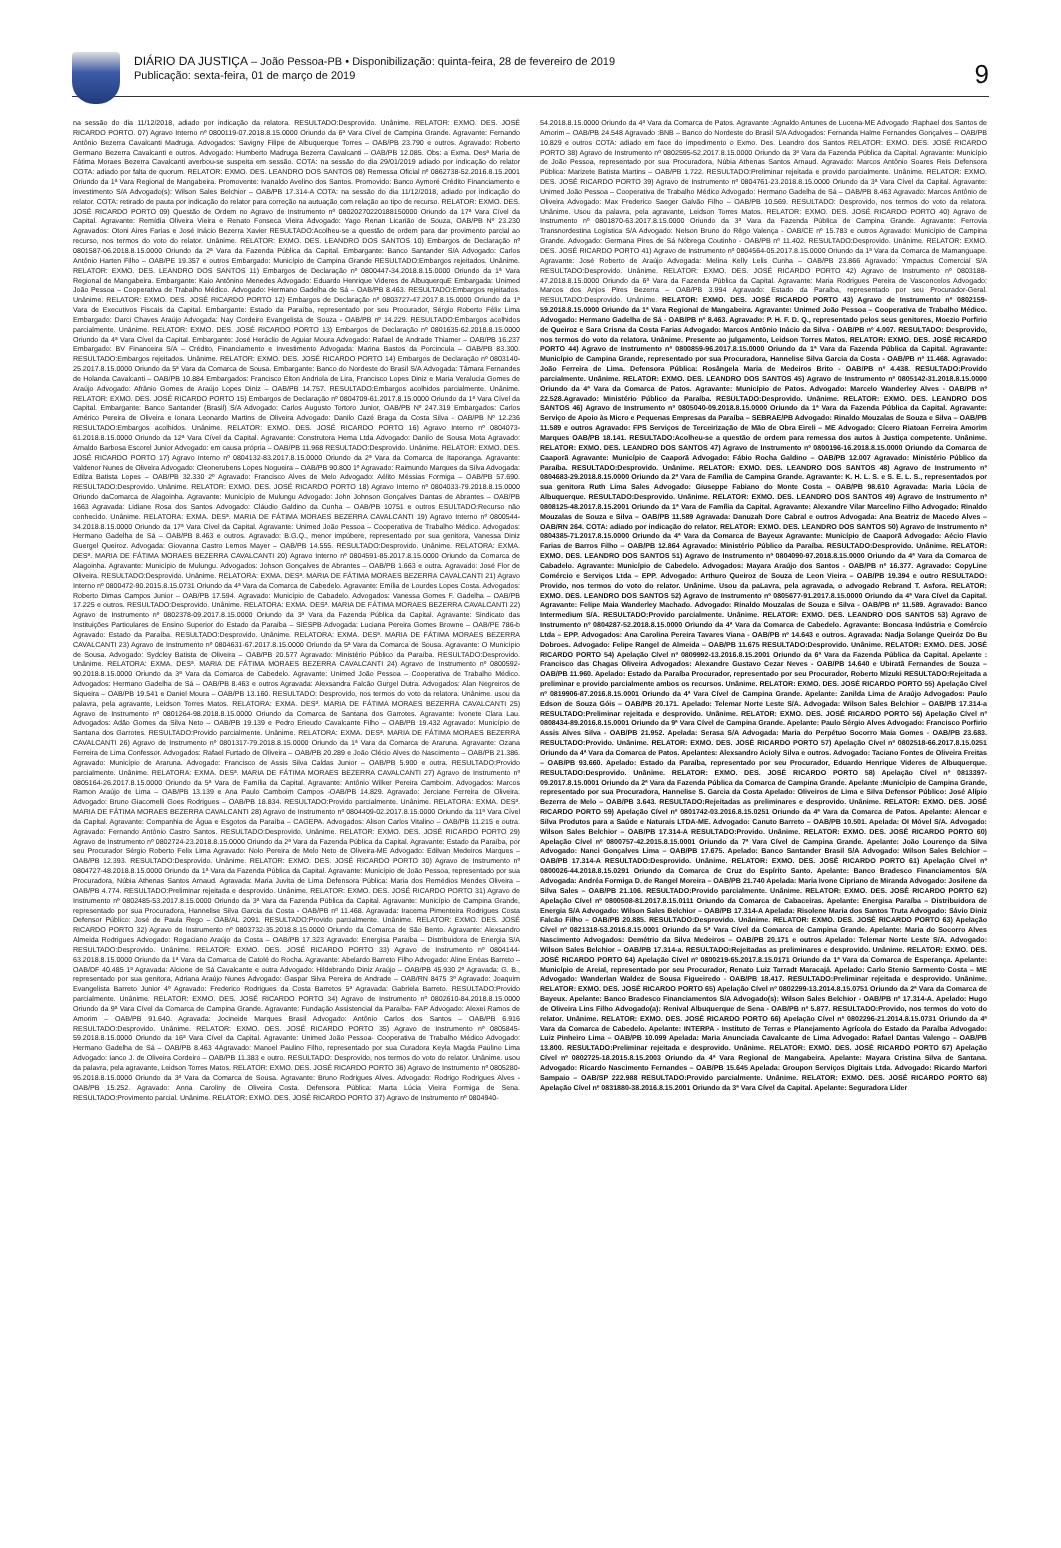DIÁRIO DA JUSTIÇA – João Pessoa-PB • Disponibilização: quinta-feira, 28 de fevereiro de 2019
Publicação: sexta-feira, 01 de março de 2019
9
na sessão do dia 11/12/2018, adiado por indicação da relatora. RESULTADO:Desprovido. Unânime. RELATOR: EXMO. DES. JOSÉ RICARDO PORTO. 07) Agravo Interno nº 0800119-07.2018.8.15.0000 Oriundo da 6ª Vara Cível de Campina Grande. Agravante: Fernando Antônio Bezerra Cavalcanti Madruga. Advogados: Savigny Filipe de Albuquerque Torres – OAB/PB 23.790 e outros. Agravado: Roberto Germano Bezerra Cavalcanti e outros. Advogado: Humberto Madruga Bezerra Cavalcanti – OAB/PB 12.085. Obs: a Exma. Desª Maria de Fátima Moraes Bezerra Cavalcanti averbou-se suspeita em sessão. COTA: na sessão do dia 29/01/2019 adiado por indicação do relator COTA: adiado por falta de quorum. RELATOR: EXMO. DES. LEANDRO DOS SANTOS 08) Remessa Oficial nº 0862738-52.2016.8.15.2001 Oriundo da 1ª Vara Regional de Mangabeira. Promovente: Ivanaldo Avelino dos Santos. Promovido: Banco Aymoré Crédito Financiamento e investimento S/A Advogado(s): Wilson Sales Belchior – OAB/PB 17.314-A COTA: na sessão do dia 11/12/2018, adiado por indicação do relator. COTA: retirado de pauta por indicação do relator para correção na autuação com relação ao tipo de recurso. RELATOR: EXMO. DES. JOSÉ RICARDO PORTO 09) Questão de Ordem no Agravo de Instrumento nº 08020270220188150000 Oriundo da 17ª Vara Cível da Capital. Agravante: Remídia Oliveira Vieira e Renato Fonseca Vieira Advogado: Yago Renan Licarião de Souza, OAB/PB Nº 23.230 Agravados: Otoni Aires Farias e José Inácio Bezerra Xavier RESULTADO:Acolheu-se a questão de ordem para dar provimento parcial ao recurso, nos termos do voto do relator. Unânime. RELATOR: EXMO. DES. LEANDRO DOS SANTOS 10) Embargos de Declaração nº 0801587-06.2018.8.15.0000 Oriundo da 2ª Vara da Fazenda Pública da Capital. Embargante: Banco Santander S/A Advogado: Carlos Antônio Harten Filho – OAB/PE 19.357 e outros Embargado: Município de Campina Grande RESULTADO:Embargos rejeitados. Unânime. RELATOR: EXMO. DES. LEANDRO DOS SANTOS 11) Embargos de Declaração nº 0800447-34.2018.8.15.0000 Oriundo da 1ª Vara Regional de Mangabeira. Embargante: Kaio Antônino Menedes Advogado: Eduardo Henrique Videres de AlbuquerquE Embargada: Unimed João Pessoa – Cooperativa de Trabalho Médico. Advogado: Hermano Gadelha de Sá – OAB/PB 8.463. RESULTADO:Embargos rejeitados. Unânime. RELATOR: EXMO. DES. JOSÉ RICARDO PORTO 12) Embargos de Declaração nº 0803727-47.2017.8.15.0000 Oriundo da 1ª Vara de Executivos Fiscais da Capital. Embargante: Estado da Paraíba, representado por seu Procurador, Sérgio Roberto Félix Lima Embargado: Darci Chaves Araújo Advogada: Nay Cordeiro Evangelista de Souza - OAB/PB nº 14.229. RESULTADO:Embargos acolhidos parcialmente. Unânime. RELATOR: EXMO. DES. JOSÉ RICARDO PORTO 13) Embargos de Declaração nº 0801635-62.2018.8.15.0000 Oriundo da 4ª Vara Cível da Capital. Embargante: José Heráclio de Aguiar Moura Advogado: Rafael de Andrade Thiamer – OAB/PB 16.237 Embargado: BV Financeira S/A – Crédito, Financiamento e Investimento Advogada: Marina Bastos da Porcincula – OAB/PB 83.300. RESULTADO:Embargos rejeitados. Unânime. RELATOR: EXMO. DES. JOSÉ RICARDO PORTO 14) Embargos de Declaração nº 0803140-25.2017.8.15.0000 Oriundo da 5ª Vara da Comarca de Sousa. Embargante: Banco do Nordeste do Brasil S/A Advogada: Tâmara Fernandes de Holanda Cavalcanti – OAB/PB 10.884 Embargados: Francisco Elton Andriola de Lira, Francisco Lopes Diniz e Maria Veralucia Gomes de Araújo Advogado: Afrânio Gomes de Araújo Lopes Diniz – OAB/PB 14.757. RESULTADO:Embargos acolhidos parcialmente. Unânime. RELATOR: EXMO. DES. JOSÉ RICARDO PORTO 15) Embargos de Declaração nº 0804709-61.2017.8.15.0000 Oriundo da 1ª Vara Cível da Capital. Embargante: Banco Santander (Brasil) S/A Advogado: Carlos Augusto Tortoro Junior, OAB/PB Nº 247.319 Embargados: Carlos Américo Pereira de Oliveira e Ionara Leonardo Martins de Oliveira Advogado: Danilo Cazé Braga da Costa Silva - OAB/PB Nº 12.236 RESULTADO:Embargos acolhidos. Unânime. RELATOR: EXMO. DES. JOSÉ RICARDO PORTO 16) Agravo Interno nº 0804073-61.2018.8.15.0000 Oriundo da 12ª Vara Cível da Capital. Agravante: Construtora Hema Ltda Advogado: Danilo de Sousa Mota Agravado: Arnaldo Barbosa Escorel Junior Advogado: em causa própria – OAB/PB 11.968 RESULTADO:Desprovido. Unânime. RELATOR: EXMO. DES. JOSÉ RICARDO PORTO 17) Agravo Interno nº 0804132-83.2017.8.15.0000 Oriundo da 2ª Vara da Comarca de Itaporanga. Agravante: Valdenor Nunes de Oliveira Advogado: Cleonerubens Lopes Nogueira – OAB/PB 90.800 1º Agravado: Raimundo Marques da Silva Advogada: Edilza Batista Lopes – OAB/PB 32.330 2º Agravado: Francisco Alves de Melo Advogado: Aélito Méssias Formiga – OAB/PB 57.690. RESULTADO:Desprovido. Unânime. RELATOR: EXMO. DES. JOSÉ RICARDO PORTO 18) Agravo Interno nº 0804033-79.2018.8.15.0000 Oriundo daComarca de Alagoinha. Agravante: Município de Mulungu Advogado: John Johnson Gonçalves Dantas de Abrantes – OAB/PB 1663 Agravada: Lidiane Rosa dos Santos Advogado: Cláudio Galdino da Cunha – OAB/PB 10751 e outros ESULTADO:Recurso não conhecido. Unânime. RELATORA: EXMA. DESª. MARIA DE FÁTIMA MORAES BEZERRA CAVALCANTI 19) Agravo Interno nº 0800544-34.2018.8.15.0000 Oriundo da 17ª Vara Cível da Capital. Agravante: Unimed João Pessoa – Cooperativa de Trabalho Médico. Advogados: Hermano Gadelha de Sá – OAB/PB 8.463 e outros. Agravado: B.G.Q., menor impúbere, representado por sua genitora, Vanessa Diniz Guergel Queiroz. Advogada: Giovanna Castro Lemos Mayer – OAB/PB 14.555. RESULTADO:Desprovido. Unânime. RELATORA: EXMA. DESª. MARIA DE FÁTIMA MORAES BEZERRA CAVALCANTI 20) Agravo Interno nº 0804591-85.2017.8.15.0000 Oriundo da Comarca de Alagoinha. Agravante: Município de Mulungu. Advogados: Johson Gonçalves de Abrantes – OAB/PB 1.663 e outra. Agravado: José Flor de Oliveira. RESULTADO:Desprovido. Unânime. RELATORA: EXMA. DESª. MARIA DE FÁTIMA MORAES BEZERRA CAVALCANTI 21) Agravo Interno nº 0800472-90.2015.8.15.0731 Oriundo da 4ª Vara da Comarca de Cabedelo. Agravante: Emília de Lourdes Lopes Costa. Advogados: Roberto Dimas Campos Junior – OAB/PB 17.594. Agravado: Município de Cabadelo. Advogados: Vanessa Gomes F. Gadelha – OAB/PB 17.225 e outros. RESULTADO:Desprovido. Unânime. RELATORA: EXMA. DESª. MARIA DE FÁTIMA MORAES BEZERRA CAVALCANTI 22) Agravo de Instrumento nº 0802378-09.2017.8.15.0000 Oriundo da 3ª Vara da Fazenda Pública da Capital. Agravante: Sindicato das Instituições Particulares de Ensino Superior do Estado da Paraíba – SIESPB Advogada: Luciana Pereira Gomes Browne – OAB/PE 786-b Agravado: Estado da Paraíba. RESULTADO:Desprovido. Unânime. RELATORA: EXMA. DESª. MARIA DE FÁTIMA MORAES BEZERRA CAVALCANTI 23) Agravo de Instrumento nº 0804631-67.2017.8.15.0000 Oriundo da 5ª Vara da Comarca de Sousa. Agravante: O Município de Sousa. Advogado: Sydcley Batista de Oliveira – OAB/PB 20.577 Agravado: Ministério Público da Paraíba. RESULTADO:Desprovido. Unânime. RELATORA: EXMA. DESª. MARIA DE FÁTIMA MORAES BEZERRA CAVALCANTI 24) Agravo de Instrumento nº 0800592-90.2018.8.15.0000 Oriundo da 3ª Vara da Comarca de Cabedelo. Agravante: Unimed João Pessoa – Cooperativa de Trabalho Médico. Advogados: Hermano Gadelha de Sá – OAB/PB 8.463 e outros Agravada: Alexsandra Falcão Gurgel Dutra. Advogados: Alan Negreiros de Siqueira – OAB/PB 19.541 e Daniel Moura – OAB/PB 13.160. RESULTADO: Desprovido, nos termos do voto da relatora. Unânime. usou da palavra, pela agravante, Leidson Torres Matos. RELATORA: EXMA. DESª. MARIA DE FÁTIMA MORAES BEZERRA CAVALCANTI 25) Agravo de Instrumento nº 0801264-98.2018.8.15.0000 Oriundo da Comarca de Santana dos Garrotes. Agravante: Ivonete Clara Lau. Advogados: Adão Gomes da Silva Neto – OAB/PB 19.139 e Pedro Erieudo Cavalcante Filho – OAB/PB 19.432 Agravado: Município de Santana dos Garrotes. RESULTADO:Provido parcialmente. Unânime. RELATORA: EXMA. DESª. MARIA DE FÁTIMA MORAES BEZERRA CAVALCANTI 26) Agravo de Instrumento nº 0801317-79.2018.8.15.0000 Oriundo da 1ª Vara da Comarca de Araruna. Agravante: Ozana Ferreira de Lima Confessor. Advogados: Rafael Furtado de Oliveira – OAB/PB 20.289 e João Clécio Alves do Nascimento – OAB/PB 21.386. Agravado: Município de Araruna. Advogado: Francisco de Assis Silva Caldas Junior – OAB/PB 5.900 e outra. RESULTADO:Provido parcialmente. Unânime. RELATORA: EXMA. DESª. MARIA DE FÁTIMA MORAES BEZERRA CAVALCANTI 27) Agravo de Instrumento nº 0805164-26.2017.8.15.0000 Oriundo da 5ª Vara de Família da Capital. Agravante: Antônio Wilker Pereira Camboim. Advogados: Marcos Ramon Araújo de Lima – OAB/PB 13.139 e Ana Paulo Camboim Campos -OAB/PB 14.829. Agravado: Jerciane Ferreira de Oliveira. Advogado: Bruno Giacomelli Goes Rodrigues – OAB/PB 18.834. RESULTADO:Provido parcialmente. Unânime. RELATORA: EXMA. DESª. MARIA DE FÁTIMA MORAES BEZERRA CAVALCANTI 28) Agravo de Instrumento nº 0804409-02.2017.8.15.0000 Oriundo da 11ª Vara Cível da Capital. Agravante: Companhia de Água e Esgotos da Paraíba – CAGEPA. Advogados: Alison Carlos Vitalino – OAB/PB 11.215 e outra. Agravado: Fernando Antônio Castro Santos. RESULTADO:Desprovido. Unânime. RELATOR: EXMO. DES. JOSÉ RICARDO PORTO 29) Agravo de Instrumento nº 0802724-23.2018.8.15.0000 Oriundo da 2ª Vara da Fazenda Pública da Capital. Agravante: Estado da Paraíba, por seu Procurador Sérgio Roberto Felix Lima Agravado: Nolo Pereira de Melo Neto de Oliveira-ME Advogado: Edilvan Medeiros Marques – OAB/PB 12.393. RESULTADO:Desprovido. Unânime. RELATOR: EXMO. DES. JOSÉ RICARDO PORTO 30) Agravo de Instrumento nº 0804727-48.2018.8.15.0000 Oriundo da 1ª Vara da Fazenda Pública da Capital. Agravante: Município de João Pessoa, representado por sua Procuradora, Núbia Athenas Santos Arnaud. Agravada: Maria Juvita de Lima Defensora Pública: Maria dos Remédios Mendes Oliveira – OAB/PB 4.774. RESULTADO:Preliminar rejeitada e desprovido. Unânime. RELATOR: EXMO. DES. JOSÉ RICARDO PORTO 31) Agravo de Instrumento nº 0802485-53.2017.8.15.0000 Oriundo da 3ª Vara da Fazenda Pública da Capital. Agravante: Município de Campina Grande, representado por sua Procuradora, Hannelise Silva Garcia da Costa - OAB/PB nº 11.468. Agravada: Iracema Pimenteira Rodrigues Costa Defensor Público: José de Paula Rego – OAB/AL 2091. RESULTADO:Provido parcialmente. Unânime. RELATOR: EXMO. DES. JOSÉ RICARDO PORTO 32) Agravo de Instrumento nº 0803732-35.2018.8.15.0000 Oriundo da Comarca de São Bento. Agravante: Alexsandro Almeida Rodrigues Advogado: Rogaciano Araújo da Costa – OAB/PB 17.323 Agravado: Energisa Paraíba – Distribuidora de Energia S/A RESULTADO:Desprovido. Unânime. RELATOR: EXMO. DES. JOSÉ RICARDO PORTO 33) Agravo de Instrumento nº 0804144-63.2018.8.15.0000 Oriundo da 1ª Vara da Comarca de Catolé do Rocha. Agravante: Abelardo Barreto Filho Advogado: Aline Enéas Barreto – OAB/DF 40.485 1ª Agravada: Alcione de Sá Cavalcante e outra Advogado: Hildebrando Diniz Araújo – OAB/PB 45.930 2ª Agravada: G. B., representado por sua genitora, Adriana Araújo Nunes Advogado: Gaspar Silva Pereira de Andrade – OAB/RN 8475 3º Agravado: Joaquim Evangelista Barreto Junior 4º Agravado: Frederico Rodrigues da Costa Barretos 5ª Agravada: Gabriela Barreto. RESULTADO:Provido parcialmente. Unânime. RELATOR: EXMO. DES. JOSÉ RICARDO PORTO 34) Agravo de Instrumento nº 0802610-84.2018.8.15.0000 Oriundo da 9ª Vara Cível da Comarca de Campina Grande. Agravante: Fundação Assistencial da Paraíba- FAP Advogado: Alexei Ramos de Amorim – OAB/PB 91.640. Agravada: Jocineide Marques Brasil Advogado: Antônio Carlos dos Santos – OAB/PB 6.916 RESULTADO:Desprovido. Unânime. RELATOR: EXMO. DES. JOSÉ RICARDO PORTO 35) Agravo de Instrumento nº 0805845-59.2018.8.15.0000 Oriundo da 16ª Vara Cível da Capital. Agravante: Unimed João Pessoa- Cooperativa de Trabalho Médico Advogado: Hermano Gadelha de Sá – OAB/PB 8.463 4Agravado: Manoel Paulino Filho, representado por sua Curadora Keyla Magda Paulino Lima Advogado: Ianco J. de Oliveira Cordeiro – OAB/PB 11.383 e outro. RESULTADO: Desprovido, nos termos do voto do relator. Unânime. usou da palavra, pela agravante, Leidson Torres Matos. RELATOR: EXMO. DES. JOSÉ RICARDO PORTO 36) Agravo de Instrumento nº 0805280-95.2018.8.15.0000 Oriundo da 3ª Vara da Comarca de Sousa. Agravante: Bruno Rodrigues Alves. Advogado: Rodrigo Rodrigues Alves -OAB/PB 15.252. Agravado: Anna Caroliny de Oliveira Costa. Defensora Pública: Marta Lúcia Vieira Formiga de Sena. RESULTADO:Provimento parcial. Unânime. RELATOR: EXMO. DES. JOSÉ RICARDO PORTO 37) Agravo de Instrumento nº 0804940-
54.2018.8.15.0000 Oriundo da 4ª Vara da Comarca de Patos. Agravante :Agnaldo Antunes de Lucena-ME Advogado :Raphael dos Santos de Amorim – OAB/PB 24.548 Agravado :BNB – Banco do Nordeste do Brasil S/A Advogados: Fernanda Halme Fernandes Gonçalves – OAB/PB 10.829 e outros COTA: adiado em face do impedimento o Exmo. Des. Leandro dos Santos RELATOR: EXMO. DES. JOSÉ RICARDO PORTO 38) Agravo de Instrumento nº 0802595-52.2017.8.15.0000 Oriundo da 3ª Vara da Fazenda Pública da Capital. Agravante: Município de João Pessoa, representado por sua Procuradora, Núbia Athenas Santos Arnaud. Agravado: Marcos Antônio Soares Reis Defensora Pública: Marizete Batista Martins – OAB/PB 1.722. RESULTADO:Preliminar rejeitada e provido parcialmente. Unânime. RELATOR: EXMO. DES. JOSÉ RICARDO PORTO 39) Agravo de Instrumento nº 0804761-23.2018.8.15.0000 Oriundo da 3ª Vara Cível da Capital. Agravante: Unimed João Pessoa – Cooperativa de Trabalho Médico Advogado: Hermano Gadelha de Sá – OAB/PB 8.463 Agravado: Marcos Antônio de Oliveira Advogado: Max Frederico Saeger Galvão Filho – OAB/PB 10.569. RESULTADO: Desprovido, nos termos do voto da relatora. Unânime. Usou da palavra, pela agravante, Leidson Torres Matos. RELATOR: EXMO. DES. JOSÉ RICARDO PORTO 40) Agravo de Instrumento nº 0801870-63.2017.8.15.0000 Oriundo da 3ª Vara da Fazenda Pública de Campina Grande. Agravante: Ferrovia Transnordestina Logística S/A Advogado: Nelson Bruno do Rêgo Valença - OAB/CE nº 15.783 e outros Agravado: Município de Campina Grande. Advogado: Germana Pires de Sá Nóbrega Coutinho - OAB/PB nº 11.402. RESULTADO:Desprovido. Unânime. RELATOR: EXMO. DES. JOSÉ RICARDO PORTO 41) Agravo de Instrumento nº 0804564-05.2017.8.15.0000 Oriundo da 1ª Vara da Comarca de Mamanguape. Agravante: José Roberto de Araújo Advogada: Melina Kelly Lelis Cunha – OAB/PB 23.866 Agravado: Ympactus Comercial S/A RESULTADO:Desprovido. Unânime. RELATOR: EXMO. DES. JOSÉ RICARDO PORTO 42) Agravo de Instrumento nº 0803188-47.2018.8.15.0000 Oriundo da 6ª Vara da Fazenda Pública da Capital. Agravante: Maria Rodrigues Pereira de Vasconcelos Advogado: Marcos dos Anjos Pires Bezerra – OAB/PB 3.994 Agravado: Estado da Paraíba, representado por seu Procurador-Geral. RESULTADO:Desprovido. Unânime. RELATOR: EXMO. DES. JOSÉ RICARDO PORTO 43) Agravo de Instrumento nº 0802159-59.2018.8.15.0000 Oriundo da 1ª Vara Regional de Mangabeira. Agravante: Unimed João Pessoa – Cooperativa de Trabalho Médico. Advogado: Hermano Gadelha de Sá - OAB/PB nº 8.463. Agravado: P. H. F. D. Q., representado pelos seus genitores, Moezio Porfirio de Queiroz e Sara Crisna da Costa Farias Advogado: Marcos Antônio Inácio da Silva - OAB/PB nº 4.007. RESULTADO: Desprovido, nos termos do voto da relatora. Unânime. Presente ao julgamento, Leidson Torres Matos. RELATOR: EXMO. DES. JOSÉ RICARDO PORTO 44) Agravo de Instrumento nº 0800859-96.2017.8.15.0000 Oriundo da 1ª Vara da Fazenda Pública da Capital. Agravante: Município de Campina Grande, representado por sua Procuradora, Hannelise Silva Garcia da Costa - OAB/PB nº 11.468. Agravado: João Ferreira de Lima. Defensora Pública: Rosângela Maria de Medeiros Brito - OAB/PB nº 4.438. RESULTADO:Provido parcialmente. Unânime. RELATOR: EXMO. DES. LEANDRO DOS SANTOS 45) Agravo de Instrumento nº 0805142-31.2018.8.15.0000 Oriundo da 4ª Vara da Comarca de Patos. Agravante: Município de Patos. Advogado: Marcelo Wanderley Alves - OAB/PB nº 22.528.Agravado: Ministério Público da Paraíba. RESULTADO:Desprovido. Unânime. RELATOR: EXMO. DES. LEANDRO DOS SANTOS 46) Agravo de Instrumento nº 0805040-09.2018.8.15.0000 Oriundo da 1ª Vara da Fazenda Pública da Capital. Agravante: Serviço de Apoio às Micro e Pequenas Empresas da Paraíba – SEBRAE/PB Advogado: Rinaldo Mouzalas de Souza e Silva – OAB/PB 11.589 e outros Agravado: FPS Serviços de Terceirização de Mão de Obra Eireli – ME Advogado: Cícero Riatoan Ferreira Amorim Marques OAB/PB 18.141. RESULTADO:Acolheu-se a questão de ordem para remessa dos autos à Justiça competente. Unânime. RELATOR: EXMO. DES. LEANDRO DOS SANTOS 47) Agravo de Instrumento nº 0800196-16.2018.8.15.0000 Oriundo da Comarca de Caaporã Agravante: Município de Caaporã Advogado: Fábio Rocha Galdino – OAB/PB 12.007 Agravado: Ministério Público da Paraíba. RESULTADO:Desprovido. Unânime. RELATOR: EXMO. DES. LEANDRO DOS SANTOS 48) Agravo de Instrumento nº 0804683-29.2018.8.15.0000 Oriundo da 2ª Vara de Família de Campina Grande. Agravante: K. H. L. S. e S. E. L. S., representados por sua genitora Ruth Lima Sales Advogado: Giuseppe Fabiano do Monte Costa – OAB/PB 98.610 Agravada: Maria Lúcia de Albuquerque. RESULTADO:Desprovido. Unânime. RELATOR: EXMO. DES. LEANDRO DOS SANTOS 49) Agravo de Instrumento nº 0808125-48.2017.8.15.2001 Oriundo da 1ª Vara de Família da Capital. Agravante: Alexandre Vilar Marcelino Filho Advogado: Rinaldo Mouzalas de Souza e Silva – OAB/PB 11.589 Agravada: Danuzah Dore Cabral e outros Advogada: Ana Beatriz de Macedo Alves – OAB/RN 264. COTA: adiado por indicação do relator. RELATOR: EXMO. DES. LEANDRO DOS SANTOS 50) Agravo de Instrumento nº 0804385-71.2017.8.15.0000 Oriundo da 4ª Vara da Comarca de Bayeux Agravante: Município de Caaporã Advogado: Aécio Flavio Farias de Barros Filho – OAB/PB 12.864 Agravado: Ministério Público da Paraíba. RESULTADO:Desprovido. Unânime. RELATOR: EXMO. DES. LEANDRO DOS SANTOS 51) Agravo de Instrumento nº 0804090-97.2018.8.15.0000 Oriundo da 4ª Vara da Comarca de Cabadelo. Agravante: Município de Cabedelo. Advogados: Mayara Araújo dos Santos - OAB/PB nº 16.377. Agravado: CopyLine Comércio e Serviços Ltda – EPP. Advogado: Arthuro Queiroz de Souza de Leon Vieira – OAB/PB 19.394 e outro RESULTADO: Provido, nos termos do voto do relator. Unânime. Usou da paLavra, pela agravada, o advogado Rebrand T. Asfora. RELATOR: EXMO. DES. LEANDRO DOS SANTOS 52) Agravo de Instrumento nº 0805677-91.2017.8.15.0000 Oriundo da 4ª Vara Cível da Capital. Agravante: Felipe Maia Wanderley Machado. Advogado: Rinaldo Mouzalas de Souza e Silva - OAB/PB nº 11.589. Agravado: Banco Intermedium S/A. RESULTADO:Provido parcialmente. Unânime. RELATOR: EXMO. DES. LEANDRO DOS SANTOS 53) Agravo de Instrumento nº 0804287-52.2018.8.15.0000 Oriundo da 4ª Vara da Comarca de Cabedelo. Agravante: Boncasa Indústria e Comércio Ltda – EPP. Advogados: Ana Carolina Pereira Tavares Viana - OAB/PB nº 14.643 e outros. Agravada: Nadja Solange Queiróz Do Bu Dobroes. Advogado: Felipe Rangel de Almeida – OAB/PB 11.675 RESULTADO:Desprovido. Unânime. RELATOR: EXMO. DES. JOSÉ RICARDO PORTO 54) Apelação Cível nº 0809992-13.2016.8.15.2001 Oriundo da 6ª Vara da Fazenda Pública da Capital. Apelante : Francisco das Chagas Oliveira Advogados: Alexandre Gustavo Cezar Neves - OAB/PB 14.640 e Ubiratã Fernandes de Souza – OAB/PB 11.960. Apelado: Estado da Paraíba Procurador, representado por seu Procurador, Roberto Mizuki RESULTADO:Rejeitada a preliminar e provido parcialmente ambos os recursos. Unânime. RELATOR: EXMO. DES. JOSÉ RICARDO PORTO 55) Apelação Cível nº 0819906-87.2016.8.15.0001 Oriundo da 4ª Vara Cível de Campina Grande. Apelante: Zanilda Lima de Araújo Advogados: Paulo Edson de Souza Góis – OAB/PB 20.171. Apelado: Telemar Norte Leste S/A. Advogada: Wilson Sales Belchior – OAB/PB 17.314-a RESULTADO:Preliminar rejeitada e desprovido. Unânime. RELATOR: EXMO. DES. JOSÉ RICARDO PORTO 56) Apelação Cível nº 0808434-89.2016.8.15.0001 Oriundo da 9ª Vara Cível de Campina Grande. Apelante: Paulo Sérgio Alves Advogado: Francisco Porfirio Assis Alves Silva - OAB/PB 21.952. Apelada: Serasa S/A Advogada: Maria do Perpétuo Socorro Maia Gomes - OAB/PB 23.683. RESULTADO:Provido. Unânime. RELATOR: EXMO. DES. JOSÉ RICARDO PORTO 57) Apelação Cível nº 0802518-66.2017.8.15.0251 Oriundo da 4ª Vara da Comarca de Patos. Apelantes: Alexsandro Acioly Silva e outros. Advogado: Taciano Fontes de Oliveira Freitas – OAB/PB 93.660. Apelado: Estado da Paraíba, representado por seu Procurador, Eduardo Henrique Videres de Albuquerque. RESULTADO:Desprovido. Unânime. RELATOR: EXMO. DES. JOSÉ RICARDO PORTO 58) Apelação Cível nº 0813397-09.2017.8.15.0001 Oriundo da 2ª Vara da Fazenda Pública da Comarca de Campina Grande. Apelante :Município de Campina Grande, representado por sua Procuradora, Hannelise S. Garcia da Costa Apelado: Oliveiros de Lima e Silva Defensor Público: José Alípio Bezerra de Melo – OAB/PB 3.643. RESULTADO:Rejeitadas as preliminares e desprovido. Unânime. RELATOR: EXMO. DES. JOSÉ RICARDO PORTO 59) Apelação Cível nº 0801742-03.2016.8.15.0251 Oriundo da 4ª Vara da Comarca de Patos. Apelante: Alencar e Silva Produtos para a Saúde e Naturais LTDA-ME. Advogado: Canuto Barreto – OAB/PB 10.501. Apelada: OI Móvel S/A. Advogado: Wilson Sales Belchior – OAB/PB 17.314-A RESULTADO:Provido. Unânime. RELATOR: EXMO. DES. JOSÉ RICARDO PORTO 60) Apelação Cível nº 0800757-42.2015.8.15.0001 Oriundo da 7ª Vara Cível de Campina Grande. Apelante: João Lourenço da Silva Advogado: Nanci Gonçalves Lima – OAB/PB 17.675. Apelado: Banco Santander Brasil S/A Advogado: Wilson Sales Belchior – OAB/PB 17.314-A RESULTADO:Desprovido. Unânime. RELATOR: EXMO. DES. JOSÉ RICARDO PORTO 61) Apelação Cível nº 0800026-44.2018.8.15.0291 Oriundo da Comarca de Cruz do Espírito Santo. Apelante: Banco Bradesco Financiamentos S/A Advogada: Andréa Formiga D. de Rangel Moreira – OAB/PB 21.740 Apelada: Maria Ivone Cipriano de Miranda Advogado: Josilene da Silva Sales – OAB/PB 21.106. RESULTADO:Provido parcialmente. Unânime. RELATOR: EXMO. DES. JOSÉ RICARDO PORTO 62) Apelação Cível nº 0800508-81.2017.8.15.0111 Oriundo da Comarca de Cabaceiras. Apelante: Energisa Paraíba – Distribuidora de Energia S/A Advogado: Wilson Sales Belchior – OAB/PB 17.314-A Apelada: Risolene Maria dos Santos Truta Advogado: Sávio Diniz Falcão Filho – OAB/PB 20.885. RESULTADO:Desprovido. Unânime. RELATOR: EXMO. DES. JOSÉ RICARDO PORTO 63) Apelação Cível nº 0821318-53.2016.8.15.0001 Oriundo da 5ª Vara Cível da Comarca de Campina Grande. Apelante: Maria do Socorro Alves Nascimento Advogados: Demétrio da Silva Medeiros – OAB/PB 20.171 e outros Apelado: Telemar Norte Leste S/A. Advogado: Wilson Sales Belchior – OAB/PB 17.314-a. RESULTADO:Rejeitadas as preliminares e desprovido. Unânime. RELATOR: EXMO. DES. JOSÉ RICARDO PORTO 64) Apelação Cível nº 0800219-65.2017.8.15.0171 Oriundo da 1ª Vara da Comarca de Esperança. Apelante: Município de Areial, representado por seu Procurador, Renato Luiz Tarradt Maracajá. Apelado: Carlo Stenio Sarmento Costa – ME Advogado: Wanderlan Waldez de Sousa Figueiredo - OAB/PB 18.417. RESULTADO:Preliminar rejeitada e desprovido. Unânime. RELATOR: EXMO. DES. JOSÉ RICARDO PORTO 65) Apelação Cível nº 0802299-13.2014.8.15.0751 Oriundo da 2ª Vara da Comarca de Bayeux. Apelante: Banco Bradesco Financiamentos S/A Advogado(s): Wilson Sales Belchior - OAB/PB nº 17.314-A. Apelado: Hugo de Oliveira Lins Filho Advogado(a): Renival Albuquerque de Sena - OAB/PB nº 5.877. RESULTADO:Provido, nos termos do voto do relator. Unânime. RELATOR: EXMO. DES. JOSÉ RICARDO PORTO 66) Apelação Cível nº 0802296-21.2014.8.15.0731 Oriundo da 4ª Vara da Comarca de Cabedelo. Apelante: INTERPA - Instituto de Terras e Planejamento Agrícola do Estado da Paraíba Advogado: Luiz Pinheiro Lima – OAB/PB 10.099 Apelada: Maria Anunciada Cavalcante de Lima Advogado: Rafael Dantas Valengo – OAB/PB 13.800. RESULTADO:Preliminar rejeitada e desprovido. Unânime. RELATOR: EXMO. DES. JOSÉ RICARDO PORTO 67) Apelação Cível nº 0802725-18.2015.8.15.2003 Oriundo da 4ª Vara Regional de Mangabeira. Apelante: Mayara Cristina Silva de Santana. Advogado: Ricardo Nascimento Fernandes – OAB/PB 15.645 Apelada: Groupon Serviços Digitais Ltda. Advogado: Ricardo Marfori Sampaio – OAB/SP 222.988 RESULTADO:Provido parcialmente. Unânime. RELATOR: EXMO. DES. JOSÉ RICARDO PORTO 68) Apelação Cível nº 0831880-38.2016.8.15.2001 Oriundo da 3ª Vara Cível da Capital. Apelante: Seguradora Líder